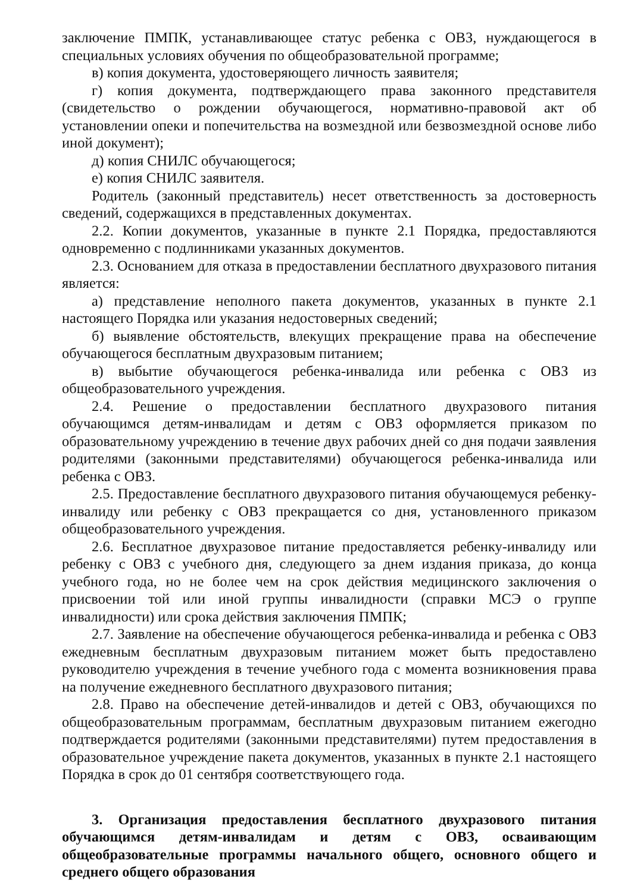заключение ПМПК, устанавливающее статус ребенка с ОВЗ, нуждающегося в специальных условиях обучения по общеобразовательной программе;
в) копия документа, удостоверяющего личность заявителя;
г) копия документа, подтверждающего права законного представителя (свидетельство о рождении обучающегося, нормативно-правовой акт об установлении опеки и попечительства на возмездной или безвозмездной основе либо иной документ);
д) копия СНИЛС обучающегося;
е) копия СНИЛС заявителя.
Родитель (законный представитель) несет ответственность за достоверность сведений, содержащихся в представленных документах.
2.2. Копии документов, указанные в пункте 2.1 Порядка, предоставляются одновременно с подлинниками указанных документов.
2.3. Основанием для отказа в предоставлении бесплатного двухразового питания является:
а) представление неполного пакета документов, указанных в пункте 2.1 настоящего Порядка или указания недостоверных сведений;
б) выявление обстоятельств, влекущих прекращение права на обеспечение обучающегося бесплатным двухразовым питанием;
в) выбытие обучающегося ребенка-инвалида или ребенка с ОВЗ из общеобразовательного учреждения.
2.4. Решение о предоставлении бесплатного двухразового питания обучающимся детям-инвалидам и детям с ОВЗ оформляется приказом по образовательному учреждению в течение двух рабочих дней со дня подачи заявления родителями (законными представителями) обучающегося ребенка-инвалида или ребенка с ОВЗ.
2.5. Предоставление бесплатного двухразового питания обучающемуся ребенку-инвалиду или ребенку с ОВЗ прекращается со дня, установленного приказом общеобразовательного учреждения.
2.6. Бесплатное двухразовое питание предоставляется ребенку-инвалиду или ребенку с ОВЗ с учебного дня, следующего за днем издания приказа, до конца учебного года, но не более чем на срок действия медицинского заключения о присвоении той или иной группы инвалидности (справки МСЭ о группе инвалидности) или срока действия заключения ПМПК;
2.7. Заявление на обеспечение обучающегося ребенка-инвалида и ребенка с ОВЗ ежедневным бесплатным двухразовым питанием может быть предоставлено руководителю учреждения в течение учебного года с момента возникновения права на получение ежедневного бесплатного двухразового питания;
2.8. Право на обеспечение детей-инвалидов и детей с ОВЗ, обучающихся по общеобразовательным программам, бесплатным двухразовым питанием ежегодно подтверждается родителями (законными представителями) путем предоставления в образовательное учреждение пакета документов, указанных в пункте 2.1 настоящего Порядка в срок до 01 сентября соответствующего года.
3. Организация предоставления бесплатного двухразового питания обучающимся детям-инвалидам и детям с ОВЗ, осваивающим общеобразовательные программы начального общего, основного общего и среднего общего образования